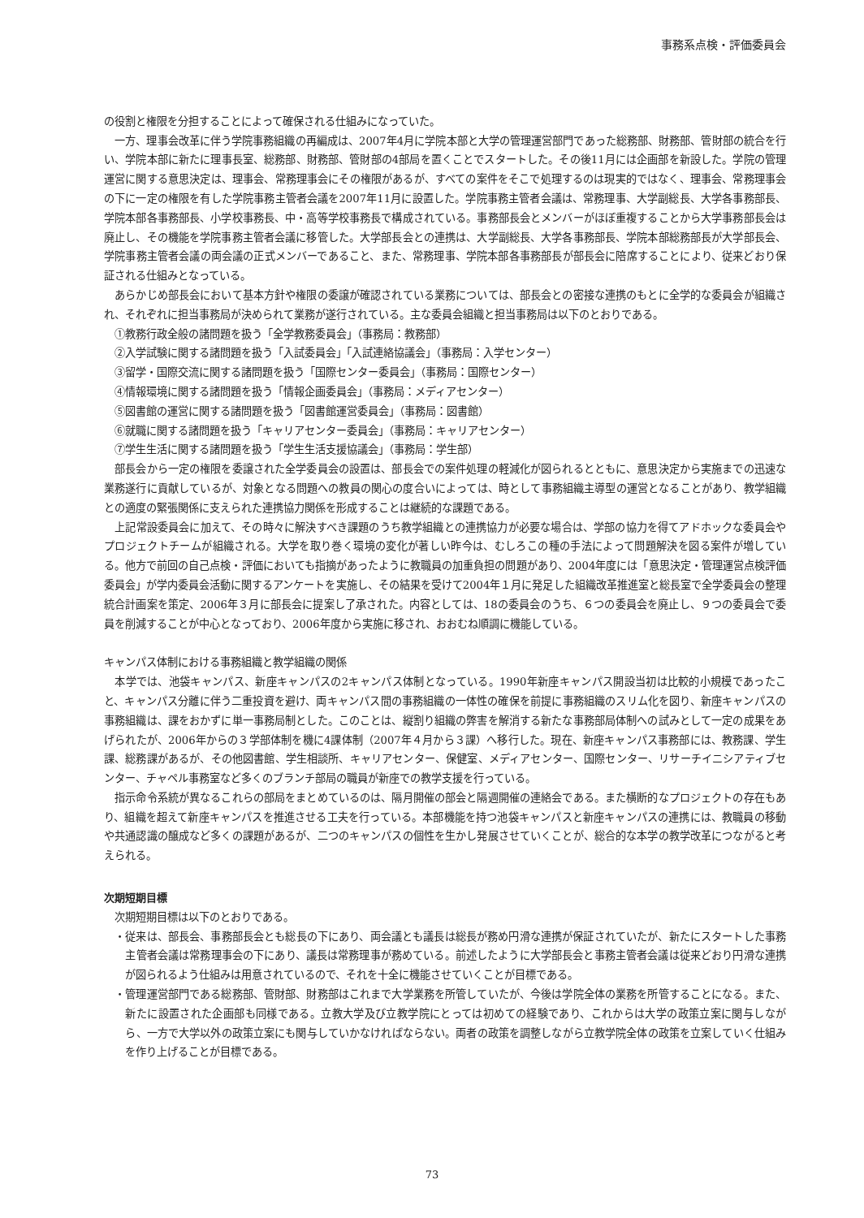事務系点検・評価委員会
の役割と権限を分担することによって確保される仕組みになっていた。
一方、理事会改革に伴う学院事務組織の再編成は、2007年4月に学院本部と大学の管理運営部門であった総務部、財務部、管財部の統合を行い、学院本部に新たに理事長室、総務部、財務部、管財部の4部局を置くことでスタートした。その後11月には企画部を新設した。学院の管理運営に関する意思決定は、理事会、常務理事会にその権限があるが、すべての案件をそこで処理するのは現実的ではなく、理事会、常務理事会の下に一定の権限を有した学院事務主管者会議を2007年11月に設置した。学院事務主管者会議は、常務理事、大学副総長、大学各事務部長、学院本部各事務部長、小学校事務長、中・高等学校事務長で構成されている。事務部長会とメンバーがほぼ重複することから大学事務部長会は廃止し、その機能を学院事務主管者会議に移管した。大学部長会との連携は、大学副総長、大学各事務部長、学院本部総務部長が大学部長会、学院事務主管者会議の両会議の正式メンバーであること、また、常務理事、学院本部各事務部長が部長会に陪席することにより、従来どおり保証される仕組みとなっている。
あらかじめ部長会において基本方針や権限の委譲が確認されている業務については、部長会との密接な連携のもとに全学的な委員会が組織され、それぞれに担当事務局が決められて業務が遂行されている。主な委員会組織と担当事務局は以下のとおりである。
①教務行政全般の諸問題を扱う「全学教務委員会」（事務局：教務部）
②入学試験に関する諸問題を扱う「入試委員会」「入試連絡協議会」（事務局：入学センター）
③留学・国際交流に関する諸問題を扱う「国際センター委員会」（事務局：国際センター）
④情報環境に関する諸問題を扱う「情報企画委員会」（事務局：メディアセンター）
⑤図書館の運営に関する諸問題を扱う「図書館運営委員会」（事務局：図書館）
⑥就職に関する諸問題を扱う「キャリアセンター委員会」（事務局：キャリアセンター）
⑦学生生活に関する諸問題を扱う「学生生活支援協議会」（事務局：学生部）
部長会から一定の権限を委譲された全学委員会の設置は、部長会での案件処理の軽減化が図られるとともに、意思決定から実施までの迅速な業務遂行に貢献しているが、対象となる問題への教員の関心の度合いによっては、時として事務組織主導型の運営となることがあり、教学組織との適度の緊張関係に支えられた連携協力関係を形成することは継続的な課題である。
上記常設委員会に加えて、その時々に解決すべき課題のうち教学組織との連携協力が必要な場合は、学部の協力を得てアドホックな委員会やプロジェクトチームが組織される。大学を取り巻く環境の変化が著しい昨今は、むしろこの種の手法によって問題解決を図る案件が増している。他方で前回の自己点検・評価においても指摘があったように教職員の加重負担の問題があり、2004年度には「意思決定・管理運営点検評価委員会」が学内委員会活動に関するアンケートを実施し、その結果を受けて2004年１月に発足した組織改革推進室と総長室で全学委員会の整理統合計画案を策定、2006年３月に部長会に提案し了承された。内容としては、18の委員会のうち、６つの委員会を廃止し、９つの委員会で委員を削減することが中心となっており、2006年度から実施に移され、おおむね順調に機能している。
キャンパス体制における事務組織と教学組織の関係
本学では、池袋キャンパス、新座キャンパスの2キャンパス体制となっている。1990年新座キャンパス開設当初は比較的小規模であったこと、キャンパス分離に伴う二重投資を避け、両キャンパス間の事務組織の一体性の確保を前提に事務組織のスリム化を図り、新座キャンパスの事務組織は、課をおかずに単一事務局制とした。このことは、縦割り組織の弊害を解消する新たな事務部局体制への試みとして一定の成果をあげられたが、2006年からの３学部体制を機に4課体制（2007年４月から３課）へ移行した。現在、新座キャンパス事務部には、教務課、学生課、総務課があるが、その他図書館、学生相談所、キャリアセンター、保健室、メディアセンター、国際センター、リサーチイニシアティブセンター、チャペル事務室など多くのブランチ部局の職員が新座での教学支援を行っている。
指示命令系統が異なるこれらの部局をまとめているのは、隔月開催の部会と隔週開催の連絡会である。また横断的なプロジェクトの存在もあり、組織を超えて新座キャンパスを推進させる工夫を行っている。本部機能を持つ池袋キャンパスと新座キャンパスの連携には、教職員の移動や共通認識の醸成など多くの課題があるが、二つのキャンパスの個性を生かし発展させていくことが、総合的な本学の教学改革につながると考えられる。
次期短期目標
次期短期目標は以下のとおりである。
・従来は、部長会、事務部長会とも総長の下にあり、両会議とも議長は総長が務め円滑な連携が保証されていたが、新たにスタートした事務主管者会議は常務理事会の下にあり、議長は常務理事が務めている。前述したように大学部長会と事務主管者会議は従来どおり円滑な連携が図られるよう仕組みは用意されているので、それを十全に機能させていくことが目標である。
・管理運営部門である総務部、管財部、財務部はこれまで大学業務を所管していたが、今後は学院全体の業務を所管することになる。また、新たに設置された企画部も同様である。立教大学及び立教学院にとっては初めての経験であり、これからは大学の政策立案に関与しながら、一方で大学以外の政策立案にも関与していかなければならない。両者の政策を調整しながら立教学院全体の政策を立案していく仕組みを作り上げることが目標である。
73